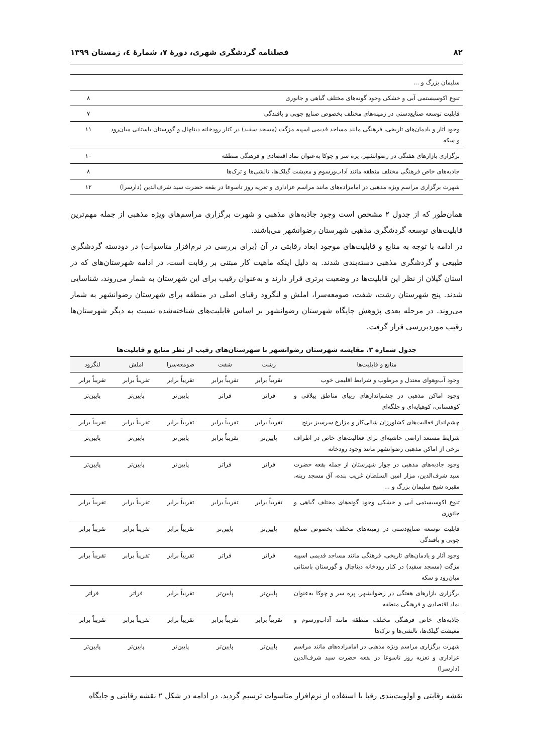۸۲ فصلنامه گردشگری شهری، دورهٔ ۷، شمارهٔ ٤، زمستان ۱۳۹۹
| سلیمان بزرگ و ... | |
| تنوع اکوسیستمی آبی و خشکی وجود گونه‌های مختلف گیاهی و جانوری | ۸ |
| قابلیت توسعه صنایع‌دستی در زمینه‌های مختلف بخصوص صنایع چوبی و بافندگی | ۷ |
| وجود آثار و یادمان‌های تاریخی، فرهنگی مانند مساجد قدیمی اسپیه مزگت (مسجد سفید) در کنار رودخانه دیناچال و گورستان باستانی میان‌رود و سکه | ۱۱ |
| برگزاری بازارهای هفتگی در رضوانشهر، پره سر و چوکا به‌عنوان نماد اقتصادی و فرهنگی منطقه | ۱۰ |
| جاذبه‌های خاص فرهنگی مختلف منطقه مانند آداب‌ورسوم و معیشت گیلک‌ها، تالشی‌ها و ترک‌ها | ۸ |
| شهرت برگزاری مراسم ویژه مذهبی در امامزاده‌های مانند مراسم عزاداری و تعزیه روز تاسوعا در بقعه حضرت سید شرف‌الدین (دارسرا) | ۱۲ |
همان‌طور که از جدول ۲ مشخص است وجود جاذبه‌های مذهبی و شهرت برگزاری مراسم‌های ویژه مذهبی از جمله مهم‌ترین قابلیت‌های توسعه گردشگری مذهبی شهرستان رضوانشهر می‌باشند.
در ادامه با توجه به منابع و قابلیت‌های موجود ابعاد رقابتی در آن (برای بررسی در نرم‌افزار متاسوات) در دودسته گردشگری طبیعی و گردشگری مذهبی دسته‌بندی شدند. به دلیل اینکه ماهیت کار مبتنی بر رقابت است، در ادامه شهرستان‌های که در استان گیلان از نظر این قابلیت‌ها در وضعیت برتری قرار دارند و به‌عنوان رقیب برای این شهرستان به شمار می‌روند، شناسایی شدند. پنج شهرستان رشت، شفت، صومعه‌سرا، املش و لنگرود رقبای اصلی در منطقه برای شهرستان رضوانشهر به شمار می‌روند. در مرحله بعدی پژوهش جایگاه شهرستان رضوانشهر بر اساس قابلیت‌های شناخته‌شده نسبت به دیگر شهرستان‌ها رقیب موردبررسی قرار گرفت.
جدول شماره ۳. مقایسه شهرستان رضوانشهر با شهرستان‌های رقیب از نظر منابع و قابلیت‌ها
| منابع و قابلیت‌ها | رشت | شفت | صومعه‌سرا | املش | لنگرود |
| --- | --- | --- | --- | --- | --- |
| وجود آب‌وهوای معتدل و مرطوب و شرایط اقلیمی خوب | تقریباً برابر | تقریباً برابر | تقریباً برابر | تقریباً برابر | تقریباً برابر |
| وجود اماکن مذهبی در چشم‌اندازهای زیبای مناطق ییلاقی و کوهستانی، کوهپایه‌ای و جلگه‌ای | فراتر | فراتر | پایین‌تر | پایین‌تر | پایین‌تر |
| چشم‌انداز فعالیت‌های کشاورزان شالی‌کار و مزارع سرسبز برنج | تقریباً برابر | تقریباً برابر | تقریباً برابر | تقریباً برابر | تقریباً برابر |
| شرایط مستعد اراضی حاشیه‌ای برای فعالیت‌های خاص در اطراف برخی از اماکن مذهبی رضوانشهر مانند وجود رودخانه | پایین‌تر | تقریباً برابر | پایین‌تر | پایین‌تر | پایین‌تر |
| وجود جاذبه‌های مذهبی در جوار شهرستان از جمله بقعه حضرت سید شرف‌الدین، مزار امین السلطان غریب بنده، آق مسجد رینه، مقبره شیخ سلیمان بزرگ و ... | فراتر | فراتر | پایین‌تر | پایین‌تر | پایین‌تر |
| تنوع اکوسیستمی آبی و خشکی وجود گونه‌های مختلف گیاهی و جانوری | تقریباً برابر | تقریباً برابر | تقریباً برابر | تقریباً برابر | تقریباً برابر |
| قابلیت توسعه صنایع‌دستی در زمینه‌های مختلف بخصوص صنایع چوبی و بافندگی | پایین‌تر | پایین‌تر | تقریباً برابر | تقریباً برابر | تقریباً برابر |
| وجود آثار و یادمان‌های تاریخی، فرهنگی مانند مساجد قدیمی اسپیه مزگت (مسجد سفید) در کنار رودخانه دیناچال و گورستان باستانی میان‌رود و سکه | فراتر | فراتر | تقریباً برابر | تقریباً برابر | تقریباً برابر |
| برگزاری بازارهای هفتگی در رضوانشهر، پره سر و چوکا به‌عنوان نماد اقتصادی و فرهنگی منطقه | پایین‌تر | پایین‌تر | تقریباً برابر | فراتر | فراتر |
| جاذبه‌های خاص فرهنگی مختلف منطقه مانند آداب‌ورسوم و معیشت گیلک‌ها، تالشی‌ها و ترک‌ها | تقریباً برابر | تقریباً برابر | تقریباً برابر | تقریباً برابر | تقریباً برابر |
| شهرت برگزاری مراسم ویژه مذهبی در امامزاده‌های مانند مراسم عزاداری و تعزیه روز تاسوعا در بقعه حضرت سید شرف‌الدین (دارسرا) | پایین‌تر | پایین‌تر | پایین‌تر | پایین‌تر | پایین‌تر |
نقشه رقابتی و اولویت‌بندی رقبا با استفاده از نرم‌افزار متاسوات ترسیم گردید. در ادامه در شکل ۲ نقشه رقابتی و جایگاه